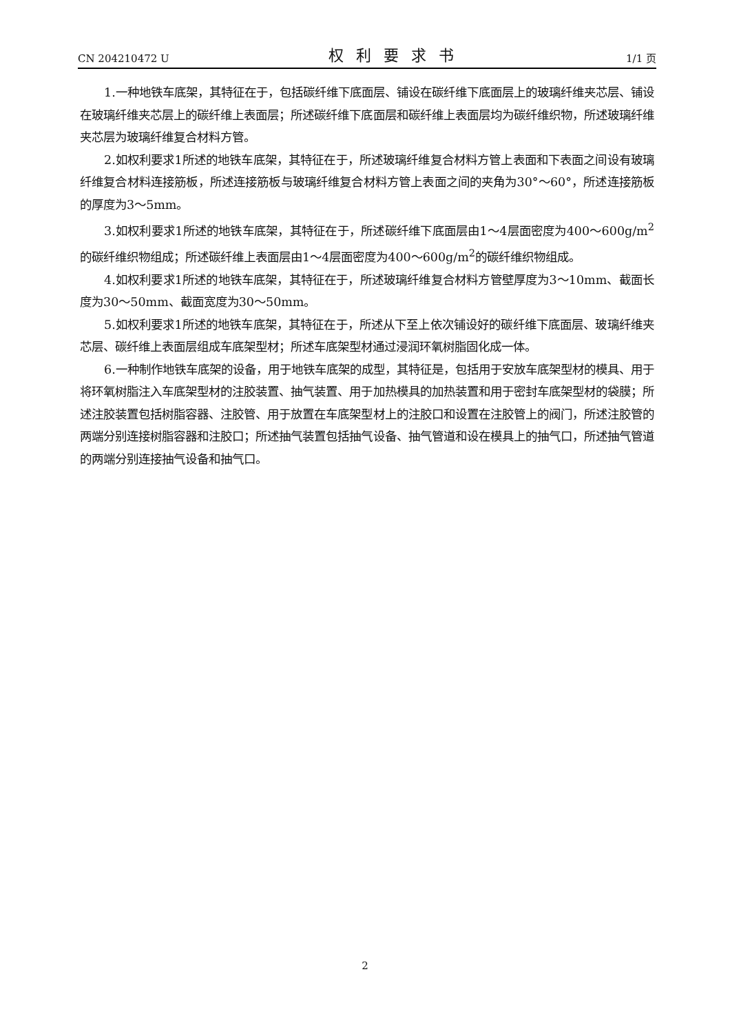CN 204210472 U 权利要求书 1/1 页
1.一种地铁车底架，其特征在于，包括碳纤维下底面层、铺设在碳纤维下底面层上的玻璃纤维夹芯层、铺设在玻璃纤维夹芯层上的碳纤维上表面层；所述碳纤维下底面层和碳纤维上表面层均为碳纤维织物，所述玻璃纤维夹芯层为玻璃纤维复合材料方管。
2.如权利要求1所述的地铁车底架，其特征在于，所述玻璃纤维复合材料方管上表面和下表面之间设有玻璃纤维复合材料连接筋板，所述连接筋板与玻璃纤维复合材料方管上表面之间的夹角为30°～60°，所述连接筋板的厚度为3～5mm。
3.如权利要求1所述的地铁车底架，其特征在于，所述碳纤维下底面层由1～4层面密度为400～600g/m<sup>2</sup>的碳纤维织物组成；所述碳纤维上表面层由1～4层面密度为400～600g/m<sup>2</sup>的碳纤维织物组成。
4.如权利要求1所述的地铁车底架，其特征在于，所述玻璃纤维复合材料方管壁厚度为3～10mm、截面长度为30～50mm、截面宽度为30～50mm。
5.如权利要求1所述的地铁车底架，其特征在于，所述从下至上依次铺设好的碳纤维下底面层、玻璃纤维夹芯层、碳纤维上表面层组成车底架型材；所述车底架型材通过浸润环氧树脂固化成一体。
6.一种制作地铁车底架的设备，用于地铁车底架的成型，其特征是，包括用于安放车底架型材的模具、用于将环氧树脂注入车底架型材的注胶装置、抽气装置、用于加热模具的加热装置和用于密封车底架型材的袋膜；所述注胶装置包括树脂容器、注胶管、用于放置在车底架型材上的注胶口和设置在注胶管上的阀门，所述注胶管的两端分别连接树脂容器和注胶口；所述抽气装置包括抽气设备、抽气管道和设在模具上的抽气口，所述抽气管道的两端分别连接抽气设备和抽气口。
2